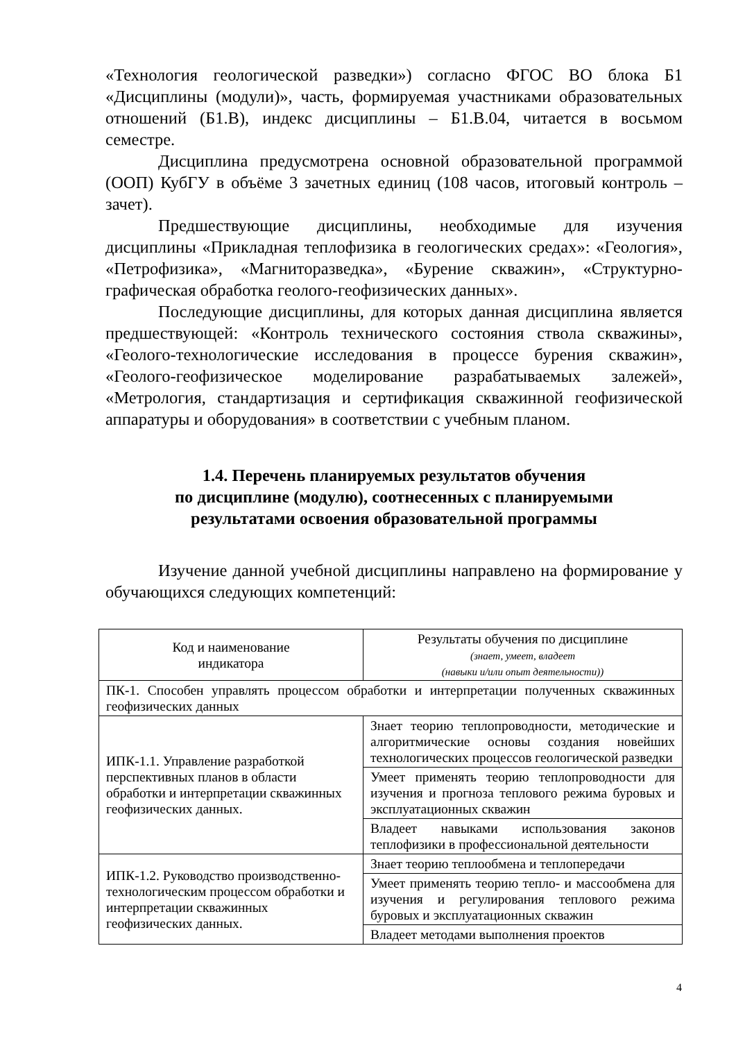«Технология геологической разведки») согласно ФГОС ВО блока Б1 «Дисциплины (модули)», часть, формируемая участниками образовательных отношений (Б1.В), индекс дисциплины – Б1.В.04, читается в восьмом семестре.
Дисциплина предусмотрена основной образовательной программой (ООП) КубГУ в объёме 3 зачетных единиц (108 часов, итоговый контроль – зачет).
Предшествующие дисциплины, необходимые для изучения дисциплины «Прикладная теплофизика в геологических средах»: «Геология», «Петрофизика», «Магниторазведка», «Бурение скважин», «Структурно-графическая обработка геолого-геофизических данных».
Последующие дисциплины, для которых данная дисциплина является предшествующей: «Контроль технического состояния ствола скважины», «Геолого-технологические исследования в процессе бурения скважин», «Геолого-геофизическое моделирование разрабатываемых залежей», «Метрология, стандартизация и сертификация скважинной геофизической аппаратуры и оборудования» в соответствии с учебным планом.
1.4. Перечень планируемых результатов обучения
по дисциплине (модулю), соотнесенных с планируемыми
результатами освоения образовательной программы
Изучение данной учебной дисциплины направлено на формирование у обучающихся следующих компетенций:
| Код и наименование индикатора | Результаты обучения по дисциплине (знает, умеет, владеет (навыки и/или опыт деятельности)) |
| ПК-1. Способен управлять процессом обработки и интерпретации полученных скважинных геофизических данных | |
| ИПК-1.1. Управление разработкой перспективных планов в области обработки и интерпретации скважинных геофизических данных. | Знает теорию теплопроводности, методические и алгоритмические основы создания новейших технологических процессов геологической разведки |
| | Умеет применять теорию теплопроводности для изучения и прогноза теплового режима буровых и эксплуатационных скважин |
| | Владеет навыками использования законов теплофизики в профессиональной деятельности |
| ИПК-1.2. Руководство производственно-технологическим процессом обработки и интерпретации скважинных геофизических данных. | Знает теорию теплообмена и теплопередачи |
| | Умеет применять теорию тепло- и массообмена для изучения и регулирования теплового режима буровых и эксплуатационных скважин |
| | Владеет методами выполнения проектов |
4